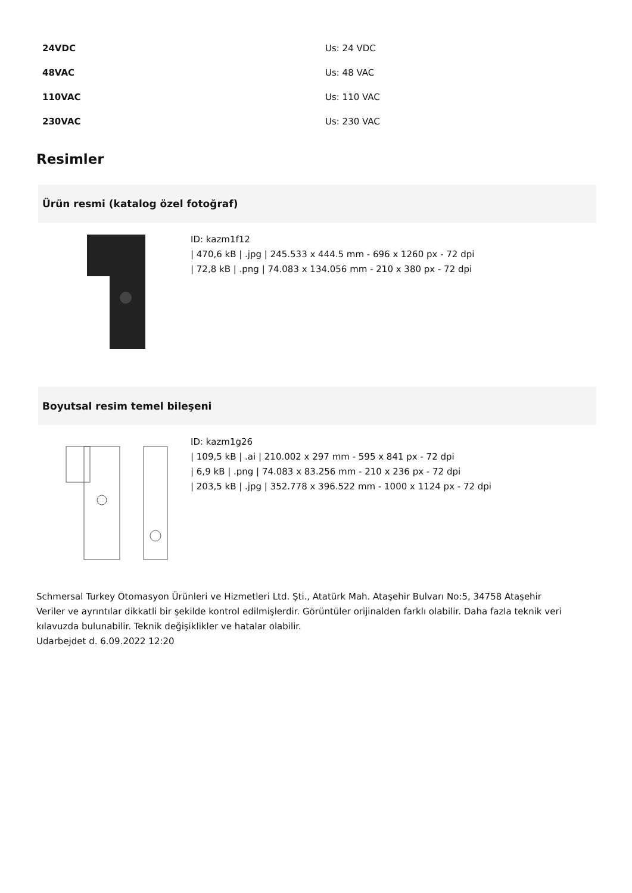| 24VDC | Us: 24 VDC |
| 48VAC | Us: 48 VAC |
| 110VAC | Us: 110 VAC |
| 230VAC | Us: 230 VAC |
Resimler
Ürün resmi (katalog özel fotoğraf)
ID: kazm1f12
| 470,6 kB | .jpg | 245.533 x 444.5 mm - 696 x 1260 px - 72 dpi
| 72,8 kB | .png | 74.083 x 134.056 mm - 210 x 380 px - 72 dpi
Boyutsal resim temel bileşeni
ID: kazm1g26
| 109,5 kB | .ai | 210.002 x 297 mm - 595 x 841 px - 72 dpi
| 6,9 kB | .png | 74.083 x 83.256 mm - 210 x 236 px - 72 dpi
| 203,5 kB | .jpg | 352.778 x 396.522 mm - 1000 x 1124 px - 72 dpi
Schmersal Turkey Otomasyon Ürünleri ve Hizmetleri Ltd. Şti., Atatürk Mah. Ataşehir Bulvarı No:5, 34758 Ataşehir
Veriler ve ayrıntılar dikkatli bir şekilde kontrol edilmişlerdir. Görüntüler orijinalden farklı olabilir. Daha fazla teknik veri kılavuzda bulunabilir. Teknik değişiklikler ve hatalar olabilir.
Udarbejdet d. 6.09.2022 12:20